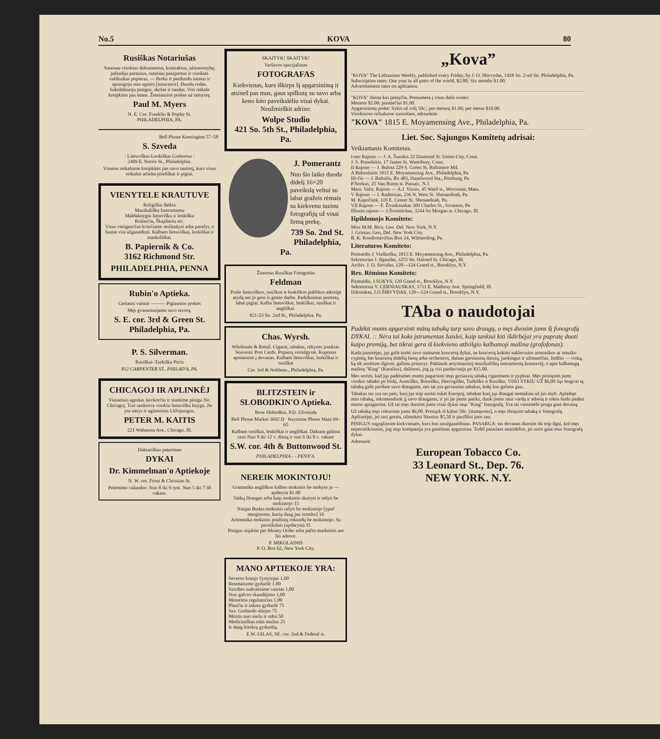No.5 KOVA 80
Rusiškas Notariušas
Sutaisau visokius dokumentus, kontraktus, užstatomybę; paliudiju paraszus, sutaisau paszportus ir visokias valdiszkas popieras. — Perku ir parduodu namus ir apsaugoju nuo ugnies [insurance]. Duodu rodas. Sukolektuoju pinigus, skolas ir randas. Visi reikale kreipkites pas mane. Žemiausios prekes uź tarnystę.
Paul M. Myers
N. E. Cor. Franklin & Poplar St.
PHILADELPHIA, PA.
Bell Phone Kensington 57–58
S. Szveda
: Lietuviškai-Lenkiškas Graborius :
2409 E. Norris St., Philadelphia.
Visuose reikaluose kreipkitės pas savo tautietį, kurs visus reikalus atlieka prieliškai ir pigiai.
VIENYTELE KRAUTUVE
Religišku daiktu
Muzikališku Instrumentu
Maldaknygiu lietuvišku ir lenkišku
Rožanćiu, Škaplieriu etc.
Visus viengenćius kviećiame atsilankyti arba parašyt, o busite visi užganedinti. Kalbam lietuviškai, lenkiškai ir maskoliškai.
B. Papiernik & Co.
3162 Richmond Str.
PHILADELPHIA, PENNA
Rubin'o Aptieka.
Geriausi vaistai ——— Pigiausios prekės
Męs gvarantuojame savo tavorą.
S. E. cor. 3rd & Green St.
Philadelphia, Pa.
P. S. Silverman.
Rusiškai–Turkiška Pirtis
812 CARPENTER ST., PHILAD'A, PA.
CHICAGOJ IR APLINKĖJ
Vienatinis agentas laivkorćiu ir siuntimo pinigu No. Chicagoj. Turi sankrova visokiu lietuvišku knygu. Jis yra narys ir agitatorius LSSajungos.
PETER M. KAITIS
221 Wabansia Ave., Chicago, Ill.
Daktariškas patarimas
DYKAI
Dr. Kimmelman'o Aptiekoje
N. W. cor. Front & Christian St.
Priėmimo valandos: Nuo 8 iki 9 ryte. Nuo 5 iki 7:30 vakare.
SKAITYK! SKAITYK!
Varšavos specijalistas
FOTOGRAFAS
Kiekvienas, kurs iškirps šį apgarsinimą ir atsineš pas mus, gaus spilkutę su savo arba keno kito paveikslėliu visai dykai. Neužmirškit adriso:
Wolpe Studio
421 So. 5th St., Philadelphia, Pa.
J. Pomerantz
Nuo šio laiko duoda didelį 16×20 paveikslą veltui su labai gražeis rėmais su kiekvenu tuzinu fotografijų už visai žemą prekę.
739 So. 2nd St. Philadelphia, Pa.
Žinomas Rusiškas Fotografas
Feldman
Prašo lietuviškos, rusiškos ir lenkiškos publikos atkreipt atydą ant jo gero ir greito darbo. Padidinimas portretų labai pigiai. Kalba lietuviškai, lenkiškai, rusiškai ir angliškai.
821-23 So. 2nd St., Philadelphia, Pa.
Chas. Wyrsh.
Wholesale & Retail. Cigarai, tabakas, rūkymo įrankiai. Souvenir Post Cards. Popierų vertelgystė. Kuponus apmainom į dovanas. Kalbam lietuviškai, lenkiškai ir rusiškai
Cor. 3rd & Noblests., Philadelphia, Pa.
BLITZSTEIN ir SLOBODKIN'O Aptieka.
Rose Slobodkin, P.D. Užveizda
Bell Phone Market 3692 D Keystone Phone Main 69–65
Kalbam rusiškai, lenkiškai ir angliškai. Daktara galima rasti Nuo 8 iki 12 v. dieną ir nuo 6 iki 8 v. vakare
S.W. cor. 4th & Buttonwood St.
PHILADELPHIA - - PENN'A.
NEREIK MOKINTOJU!
Gramatika angliškos kalbos mokintis be mokyto jo — apdaryta $1.00
Vaikų Draugas arba kaip mokintis skaityti ir rašyti be mokintojo 15
Naujas Budas mokintis rašyti be mokintojo [ypač merginoms, kurių daug jau ismoko] 10
Aritmetika mokintis pradinių rokundų be mokintojo. Su paveikslais (apdaryta) 35
Pinigus siųskite per Money Order arba pačto markėmis ant šio adreso:
P. MIKOLAINIS
P. O. Box 62, New York City.
MANO APTIEKOJE YRA:
Severos kraujo čystytojas 1,00
Reumatizmo gyduolė 1.00
Szirdies sudrutinimo vaistas 1,00
Nuo galvos skaudėjimo 1,00
Moterims regulatorius 1,00
Plaučiu ir inkstu gyduolė 75
Szv. Gothardo aliejus 75
Mostis nuo niežu ir odos 50
Mediciniškas odai muilas 25
Ir daug kitokių gyduolių.
E.W. GILAS, SE. cor. 2nd & Federal st.
„Kova”
"KOVA" The Lithuanian Weekly, published every Friday, by J. O. Shirvydas, 1418 So. 2-nd Str. Philadelphia, Pa.
Subscription rates: One year in all parts of the world, $2.00; Six months $1.00.
Advertisement rates on aplication.
"KOVA" išeina kas pėtnyčia. Prenumera į visas dalis svieto:
Metams $2.00; pusmečiui $1.00.
Apgarsinimų prekė: Sykis už colį 50c.; per mėnesį $1.00; per metus $10.00.
Visokiuose reikaluose susirašant, adriuokite
"KOVA" 1815 E. Moyamensing Ave., Philadelphia, Pa.
Liet. Soc. Sąjungos Komitetų adrisai:
Veikiamasis Komitetas.
I-mo Rajono — J. A. Šunskis 22 Diamond St. Union City, Conn.
J. S. Pruseleitis, 17 James St. Waterbury, Conn.
II Rajono — J. Bulota 229 S. Green St, Baltimore Md.
A Baltrušaitis 1815 E. Moyamensing Ave., Philadelphia, Pa
III-čio — J. Baltušis, Bx 483, Hazelwood Sta., Pittsburg, Pa
P.Norkus, 25 Van Buren st. Passaic, N.J.
Mass. Valst. Rajono — A.J. Viznis, 45 Ward st., Worcester, Mass.
V Rajono — I. Rudminas, 236 N. West St. Shenandoah, Pa.
M. Kapočiutė, 119 E. Center St. Shenandoah, Pa.
VII Rajono — F. Živatkauskas 309 Charles St., Scranton, Pa
Illinois rajono — J.Švermickas, 3244 So Morgan st. Chicago, Ill.
Išpildomojo Komiteto:
Miss M.M. Rice, Gen. Del. New York, N.Y.
J. Grinius, Gen, Del. New York City.
B. K. Kondrotavičius Box 24, Wilmerding, Pa.
Literaturos Komiteto:
Pirmsėdis J. Vieškoška, 1815 E. Moyamensing Ave., Philadelphia, Pa.
Sekretorius J. Ilgaudas, 3255 So. Halsted St. Chicago, Ill.
Archiv. J. O. Sirvidas, 120—124 Grand st., Brooklyn, N.Y.
Rev. Rėmimo Komiteto:
Pirmsėdis, J.SUKYS, 120 Grand st., Brooklyn, N.Y.
Sekretorius V. CERNIAUSKAS, 1711 E. Matheny Ave. Springfield, Ill.
Iždininkas, J.O.ŠIRVYDAS, 120—124 Grand st., Brooklyn, N.Y.
TAba o naudotojai
Padėkit mums apgarsinti mūsų tabaką tarp savo draugų, o męs duosim jums šį fonografą DYKAI. :: Nėra tai koks įstrumentas žaislei, kaip tankiai kiti išdirbėjai yra papratę duoti kaipo premiją, bet tikrai gera iš kiekvieno atžvilgio kalbamoji mašina (grafofonas).
Kada panorėjęs, jųs galit turėti savo namuose koncertą dykai, ne koncertą kokios suklerusios armonikos ar smuiko cypimą, bet koncertą didelių benų arba orchestros, dainas garsiausių dainių, juokingus ir užimančias, žodžiu — viską, ką tik norėtum išgirsti, galima pritaisyt. Paklausk artymiausioj muzikališkų instrumentų krautuvėj, o apie kalbamąją mašiną "King" (Karalius), dažinosi, jog ją visi pardavinėja po $15.00.
Mes norim, kad jųs padėtumet mums pagarsinti mųs geriausią tabaką cigaretams ir pypkiai. Męs prisiųsim jums visokio tabako po biskį. Austriško, Bosniško, Hercogiško, Turkiško ir Rusiško, VISO SYKIU UŽ $6,00 Jųs lengvai tą tabaką galit parduot savo draugams, nes tai yra geriausias tabakas, kokį kur galima gau..
Tabakas tas yra tas pats, kurį jųs teip noriai rukėt Europoj, tabakas kurį jųs draugai nemažiau už jus myli. Aplaikęs mus tabaką, rekomenduok jį savo draugams, ir jei jie jiems patiks, duok jiems mus vardą ir adresą ir tokiu budu padėsi mums apsigarsint. Už tai męs duosim jums visai dykai mųs "King" fonografą. Yra tai vienintėlė proga gaut dovaną.
Už tabaką męs rokuosim jums $6,00. Prisiųsk iš kalno 50c. [stampoms], o męs išsiųsim tabaką ir fonografą. Apžiurėjęs, jei rasi gerais, užmokėsi likusius $5,50 ir pasiliksi juos sau.
PINIGUS sugrąžinsim kiekvienam, kurs bus neužganėdintas. PASARGA: tas dovanas duosim tik teip ilgai, kol męs nepersitikrinsim, jog mųs kompanija yra ganėtinai apgarsinta. Todėl patariam neatidėliot, jei norit gaut mus fonografą dykai.
Adresuok:
European Tobacco Co.
33 Leonard St., Dep. 76.
NEW YORK. N.Y.